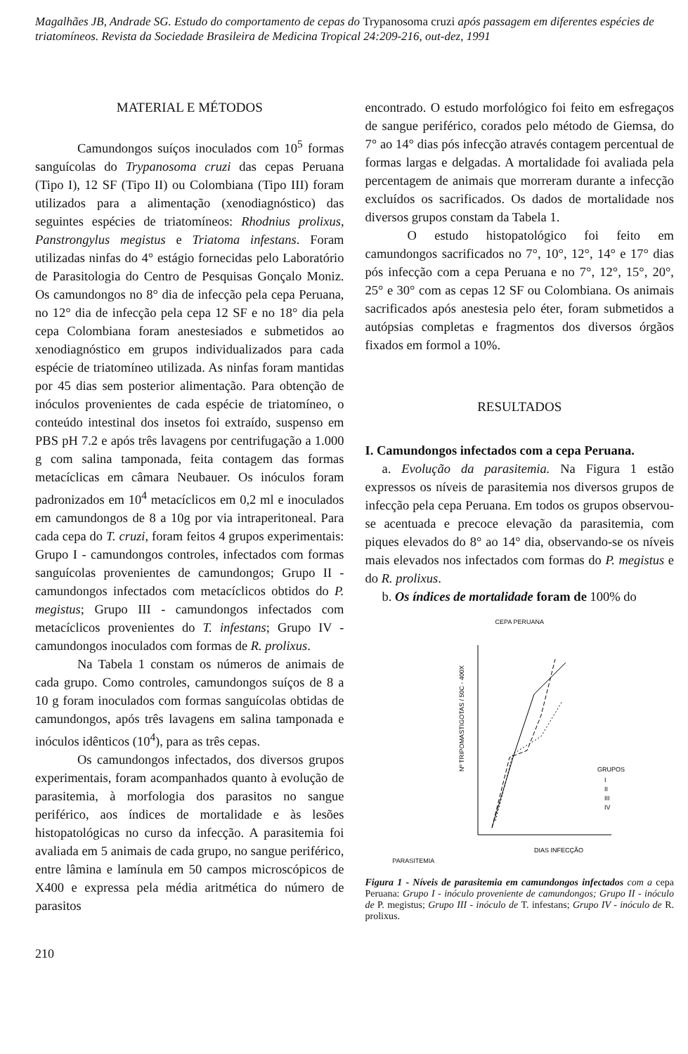Magalhães JB, Andrade SG. Estudo do comportamento de cepas do Trypanosoma cruzi após passagem em diferentes espécies de triatomíneos. Revista da Sociedade Brasileira de Medicina Tropical 24:209-216, out-dez, 1991
MATERIAL E MÉTODOS
Camundongos suíços inoculados com 10<sup>5</sup> formas sanguícolas do Trypanosoma cruzi das cepas Peruana (Tipo I), 12 SF (Tipo II) ou Colombiana (Tipo III) foram utilizados para a alimentação (xenodiagnóstico) das seguintes espécies de triatomíneos: Rhodnius prolixus, Panstrongylus megistus e Triatoma infestans. Foram utilizadas ninfas do 4° estágio fornecidas pelo Laboratório de Parasitologia do Centro de Pesquisas Gonçalo Moniz. Os camundongos no 8° dia de infecção pela cepa Peruana, no 12° dia de infecção pela cepa 12 SF e no 18° dia pela cepa Colombiana foram anestesiados e submetidos ao xenodiagnóstico em grupos individualizados para cada espécie de triatomíneo utilizada. As ninfas foram mantidas por 45 dias sem posterior alimentação. Para obtenção de inóculos provenientes de cada espécie de triatomíneo, o conteúdo intestinal dos insetos foi extraído, suspenso em PBS pH 7.2 e após três lavagens por centrifugação a 1.000 g com salina tamponada, feita contagem das formas metacíclicas em câmara Neubauer. Os inóculos foram padronizados em 10<sup>4</sup> metacíclicos em 0,2 ml e inoculados em camundongos de 8 a 10g por via intraperitoneal. Para cada cepa do T. cruzi, foram feitos 4 grupos experimentais: Grupo I - camundongos controles, infectados com formas sanguícolas provenientes de camundongos; Grupo II - camundongos infectados com metacíclicos obtidos do P. megistus; Grupo III - camundongos infectados com metacíclicos provenientes do T. infestans; Grupo IV - camundongos inoculados com formas de R. prolixus.
Na Tabela 1 constam os números de animais de cada grupo. Como controles, camundongos suíços de 8 a 10 g foram inoculados com formas sanguícolas obtidas de camundongos, após três lavagens em salina tamponada e inóculos idênticos (10<sup>4</sup>), para as três cepas.
Os camundongos infectados, dos diversos grupos experimentais, foram acompanhados quanto à evolução de parasitemia, à morfologia dos parasitos no sangue periférico, aos índices de mortalidade e às lesões histopatológicas no curso da infecção. A parasitemia foi avaliada em 5 animais de cada grupo, no sangue periférico, entre lâmina e lamínula em 50 campos microscópicos de X400 e expressa pela média aritmética do número de parasitos
encontrado. O estudo morfológico foi feito em esfregaços de sangue periférico, corados pelo método de Giemsa, do 7° ao 14° dias pós infecção através contagem percentual de formas largas e delgadas. A mortalidade foi avaliada pela percentagem de animais que morreram durante a infecção excluídos os sacrificados. Os dados de mortalidade nos diversos grupos constam da Tabela 1.
O estudo histopatológico foi feito em camundongos sacrificados no 7°, 10°, 12°, 14° e 17° dias pós infecção com a cepa Peruana e no 7°, 12°, 15°, 20°, 25° e 30° com as cepas 12 SF ou Colombiana. Os animais sacrificados após anestesia pelo éter, foram submetidos a autópsias completas e fragmentos dos diversos órgãos fixados em formol a 10%.
RESULTADOS
I. Camundongos infectados com a cepa Peruana.
a. Evolução da parasitemia. Na Figura 1 estão expressos os níveis de parasitemia nos diversos grupos de infecção pela cepa Peruana. Em todos os grupos observou-se acentuada e precoce elevação da parasitemia, com piques elevados do 8° ao 14° dia, observando-se os níveis mais elevados nos infectados com formas do P. megistus e do R. prolixus.
b. Os índices de mortalidade foram de 100% do
CEPA PERUANA
PARASITEMIA
GRUPOS
I
II
III
IV
DIAS INFECÇÃO
Nº TRIPOMASTIGOTAS / 50C - 400X
Figura 1 - Níveis de parasitemia em camundongos infectados com a cepa Peruana: Grupo I - inóculo proveniente de camundongos; Grupo II - inóculo de P. megistus; Grupo III - inóculo de T. infestans; Grupo IV - inóculo de R. prolixus.
210